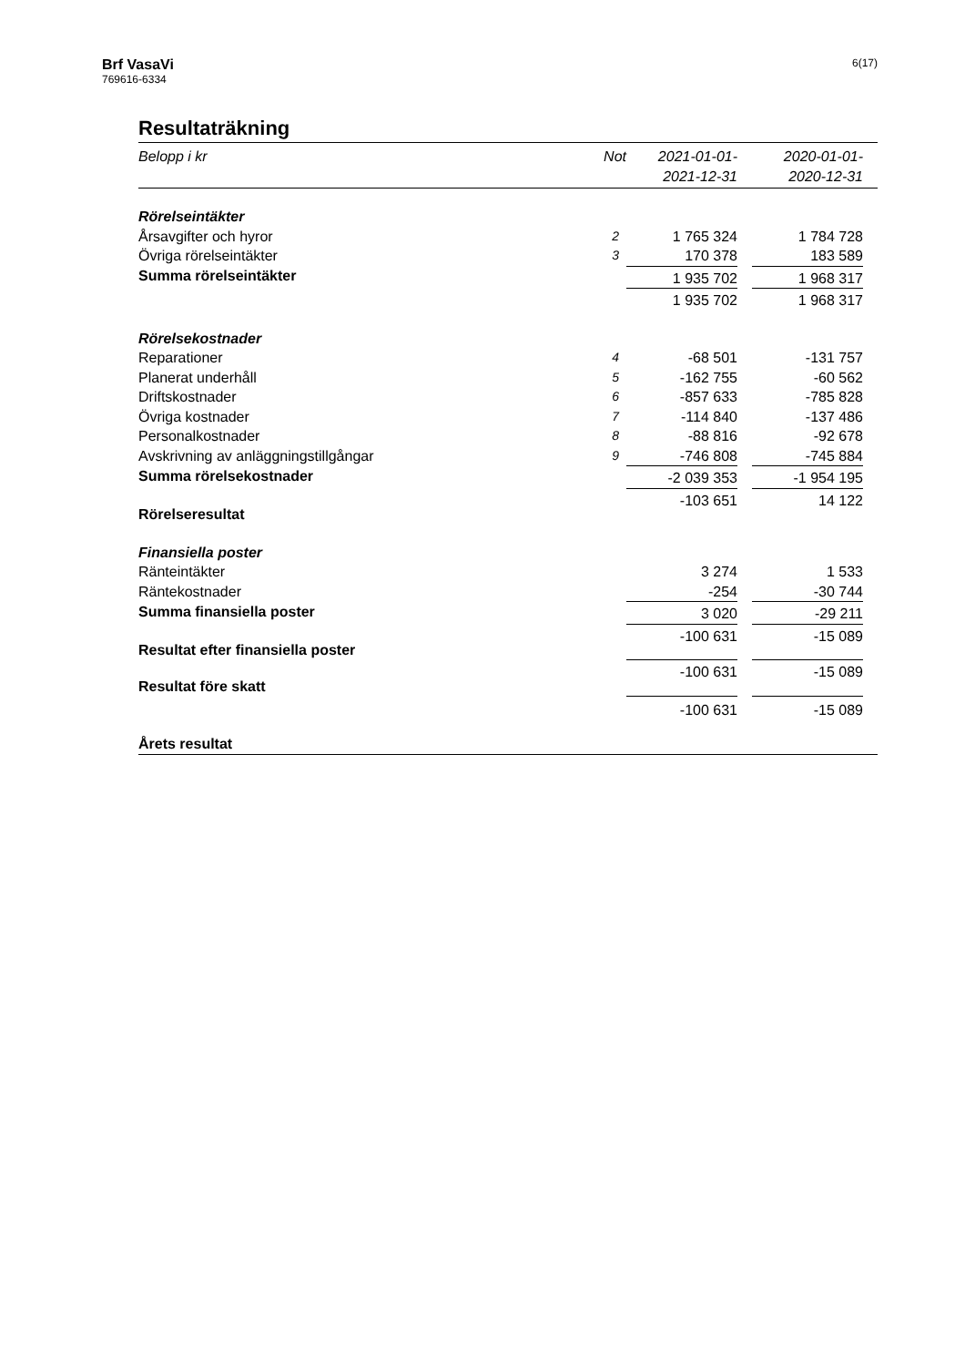Brf VasaVi
769616-6334
6(17)
Resultaträkning
| Belopp i kr | Not | 2021-01-01- 2021-12-31 | | 2020-01-01- 2020-12-31 | |
| --- | --- | --- | --- | --- | --- |
| Rörelseintäkter | | | | | |
| Årsavgifter och hyror | 2 | 1 765 324 | | 1 784 728 | |
| Övriga rörelseintäkter | 3 | 170 378 | | 183 589 | |
| Summa rörelseintäkter | | 1 935 702 | | 1 968 317 | |
| | | 1 935 702 | | 1 968 317 | |
| Rörelsekostnader | | | | | |
| Reparationer | 4 | -68 501 | | -131 757 | |
| Planerat underhåll | 5 | -162 755 | | -60 562 | |
| Driftskostnader | 6 | -857 633 | | -785 828 | |
| Övriga kostnader | 7 | -114 840 | | -137 486 | |
| Personalkostnader | 8 | -88 816 | | -92 678 | |
| Avskrivning av anläggningstillgångar | 9 | -746 808 | | -745 884 | |
| Summa rörelsekostnader | | -2 039 353 | | -1 954 195 | |
| Rörelseresultat | | -103 651 | | 14 122 | |
| Finansiella poster | | | | | |
| Ränteintäkter | | 3 274 | | 1 533 | |
| Räntekostnader | | -254 | | -30 744 | |
| Summa finansiella poster | | 3 020 | | -29 211 | |
| Resultat efter finansiella poster | | -100 631 | | -15 089 | |
| Resultat före skatt | | -100 631 | | -15 089 | |
| Årets resultat | | -100 631 | | -15 089 | |